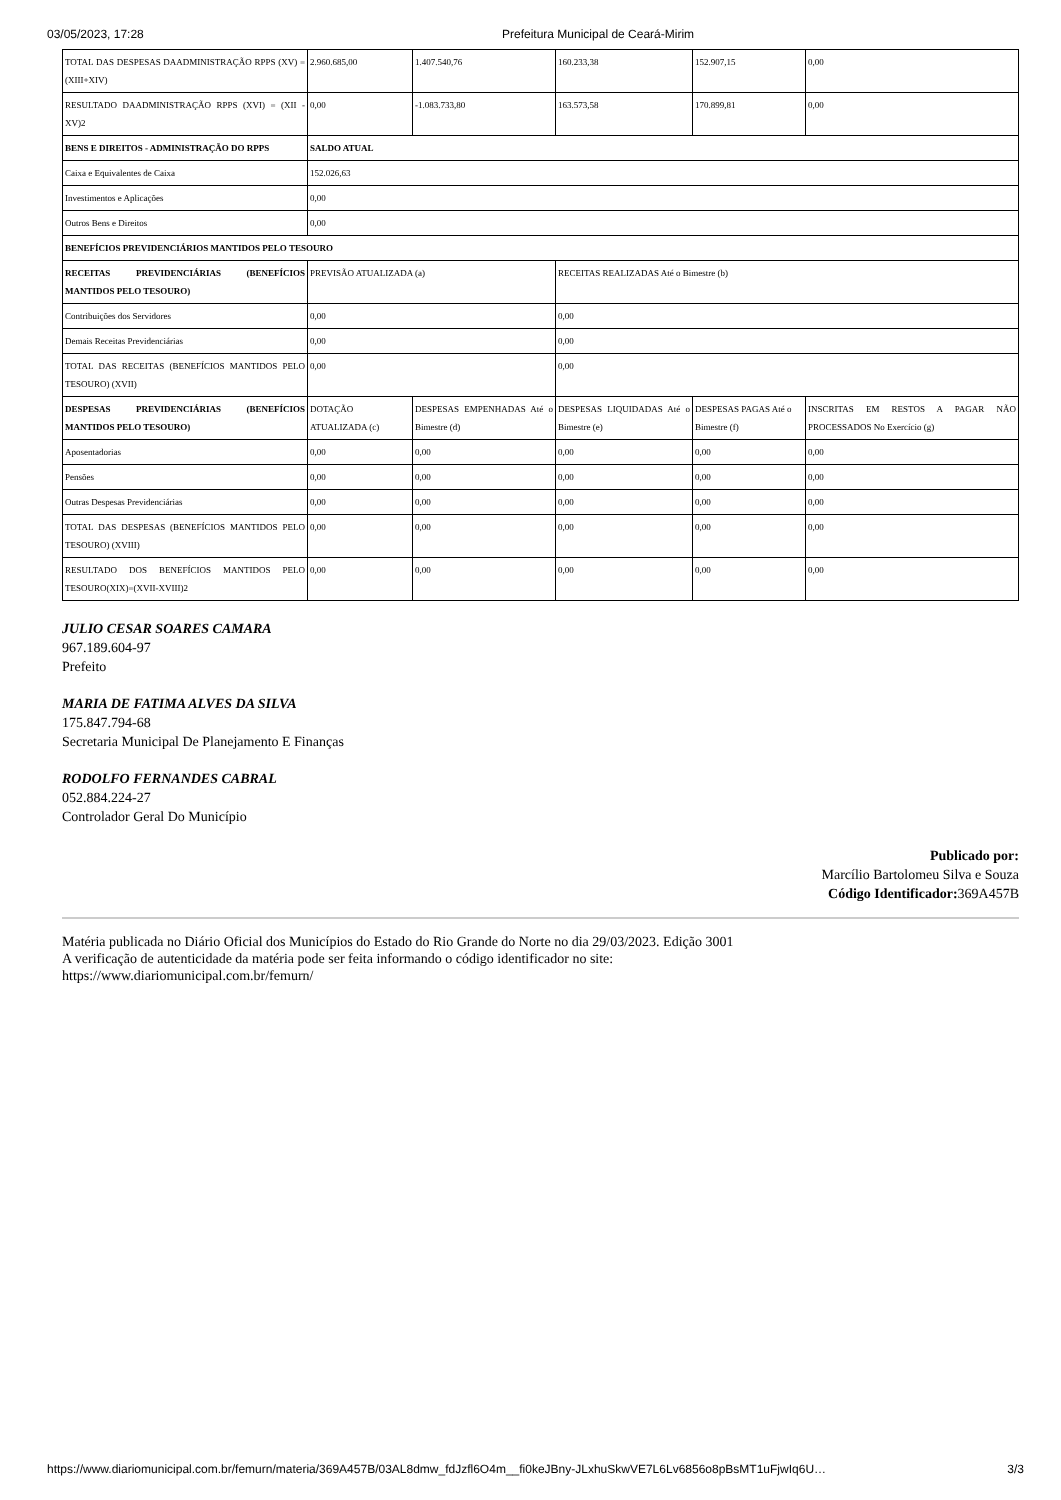03/05/2023, 17:28 Prefeitura Municipal de Ceará-Mirim
| TOTAL DAS DESPESAS DAADMINISTRAÇÃO RPPS (XV) = (XIII+XIV) | 2.960.685,00 | 1.407.540,76 | 160.233,38 | 152.907,15 | 0,00 |
| RESULTADO DAADMINISTRAÇÃO RPPS (XVI) = (XII - XV)2 | 0,00 | -1.083.733,80 | 163.573,58 | 170.899,81 | 0,00 |
| BENS E DIREITOS - ADMINISTRAÇÃO DO RPPS | SALDO ATUAL | | | | |
| Caixa e Equivalentes de Caixa | 152.026,63 | | | | |
| Investimentos e Aplicações | 0,00 | | | | |
| Outros Bens e Direitos | 0,00 | | | | |
| BENEFÍCIOS PREVIDENCIÁRIOS MANTIDOS PELO TESOURO | | | | | |
| RECEITAS PREVIDENCIÁRIAS (BENEFÍCIOS MANTIDOS PELO TESOURO) | PREVISÃO ATUALIZADA (a) | | RECEITAS REALIZADAS Até o Bimestre (b) | | |
| Contribuições dos Servidores | 0,00 | | 0,00 | | |
| Demais Receitas Previdenciárias | 0,00 | | 0,00 | | |
| TOTAL DAS RECEITAS (BENEFÍCIOS MANTIDOS PELO TESOURO) (XVII) | 0,00 | | 0,00 | | |
| DESPESAS PREVIDENCIÁRIAS (BENEFÍCIOS MANTIDOS PELO TESOURO) | DOTAÇÃO ATUALIZADA (c) | DESPESAS EMPENHADAS Até o Bimestre (d) | DESPESAS LIQUIDADAS Até o Bimestre (e) | DESPESAS PAGAS Até o Bimestre (f) | INSCRITAS EM RESTOS A PAGAR NÃO PROCESSADOS No Exercício (g) |
| Aposentadorias | 0,00 | 0,00 | 0,00 | 0,00 | 0,00 |
| Pensões | 0,00 | 0,00 | 0,00 | 0,00 | 0,00 |
| Outras Despesas Previdenciárias | 0,00 | 0,00 | 0,00 | 0,00 | 0,00 |
| TOTAL DAS DESPESAS (BENEFÍCIOS MANTIDOS PELO TESOURO) (XVIII) | 0,00 | 0,00 | 0,00 | 0,00 | 0,00 |
| RESULTADO DOS BENEFÍCIOS MANTIDOS PELO TESOURO(XIX)=(XVII-XVIII)2 | 0,00 | 0,00 | 0,00 | 0,00 | 0,00 |
JULIO CESAR SOARES CAMARA
967.189.604-97
Prefeito
MARIA DE FATIMA ALVES DA SILVA
175.847.794-68
Secretaria Municipal De Planejamento E Finanças
RODOLFO FERNANDES CABRAL
052.884.224-27
Controlador Geral Do Município
Publicado por:
Marcílio Bartolomeu Silva e Souza
Código Identificador: 369A457B
Matéria publicada no Diário Oficial dos Municípios do Estado do Rio Grande do Norte no dia 29/03/2023. Edição 3001
A verificação de autenticidade da matéria pode ser feita informando o código identificador no site:
https://www.diariomunicipal.com.br/femurn/
https://www.diariomunicipal.com.br/femurn/materia/369A457B/03AL8dmw_fdJzfl6O4m__fi0keJBny-JLxhuSkwVE7L6Lv6856o8pBsMT1uFjwIq6U… 3/3